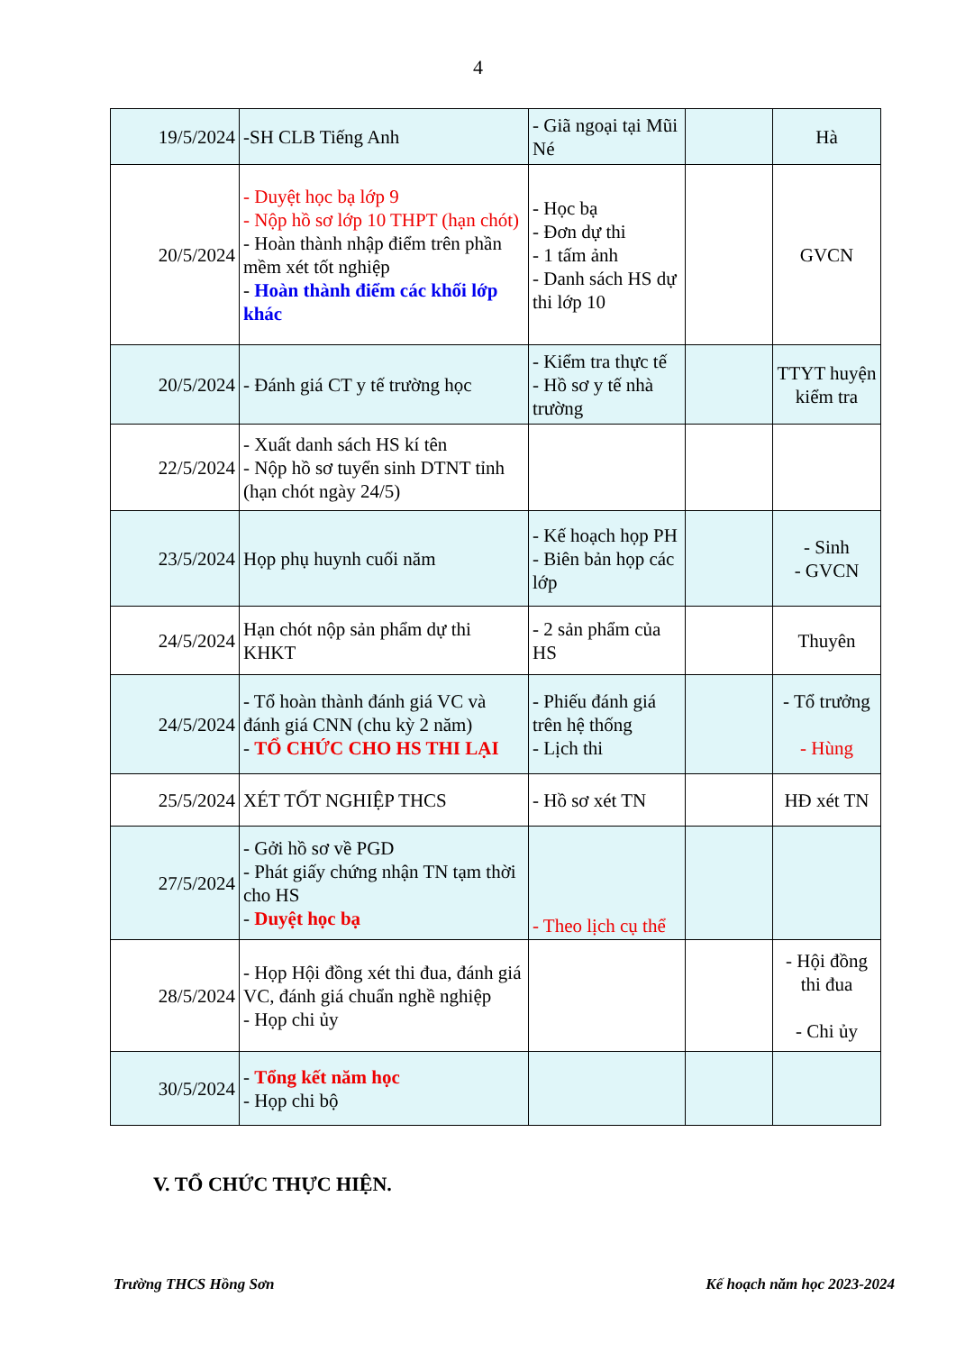4
| 19/5/2024 | -SH CLB Tiếng Anh | - Giã ngoại tại Mũi Né | | Hà |
| 20/5/2024 | - Duyệt học bạ lớp 9 - Nộp hồ sơ lớp 10 THPT (hạn chót) - Hoàn thành nhập điểm trên phần mềm xét tốt nghiệp - Hoàn thành điểm các khối lớp khác | - Học bạ - Đơn dự thi - 1 tấm ảnh - Danh sách HS dự thi lớp 10 | | GVCN |
| 20/5/2024 | - Đánh giá CT y tế trường học | - Kiểm tra thực tế - Hồ sơ y tế nhà trường | | TTYT huyện kiểm tra |
| 22/5/2024 | - Xuất danh sách HS kí tên - Nộp hồ sơ tuyển sinh DTNT tỉnh (hạn chót ngày 24/5) | | | |
| 23/5/2024 | Họp phụ huynh cuối năm | - Kế hoạch họp PH - Biên bản họp các lớp | | - Sinh - GVCN |
| 24/5/2024 | Hạn chót nộp sản phẩm dự thi KHKT | - 2 sản phẩm của HS | | Thuyên |
| 24/5/2024 | - Tổ hoàn thành đánh giá VC và đánh giá CNN (chu kỳ 2 năm) - TỔ CHỨC CHO HS THI LẠI | - Phiếu đánh giá trên hệ thống - Lịch thi | | - Tổ trưởng - Hùng |
| 25/5/2024 | XÉT TỐT NGHIỆP THCS | - Hồ sơ xét TN | | HĐ xét TN |
| 27/5/2024 | - Gởi hồ sơ về PGD - Phát giấy chứng nhận TN tạm thời cho HS - Duyệt học bạ | - Theo lịch cụ thể | | |
| 28/5/2024 | - Họp Hội đồng xét thi đua, đánh giá VC, đánh giá chuẩn nghề nghiệp - Họp chi ủy | | | - Hội đồng thi đua - Chi ủy |
| 30/5/2024 | - Tổng kết năm học - Họp chi bộ | | | |
V. TỔ CHỨC THỰC HIỆN.
Trường THCS Hồng Sơn Kế hoạch năm học 2023-2024